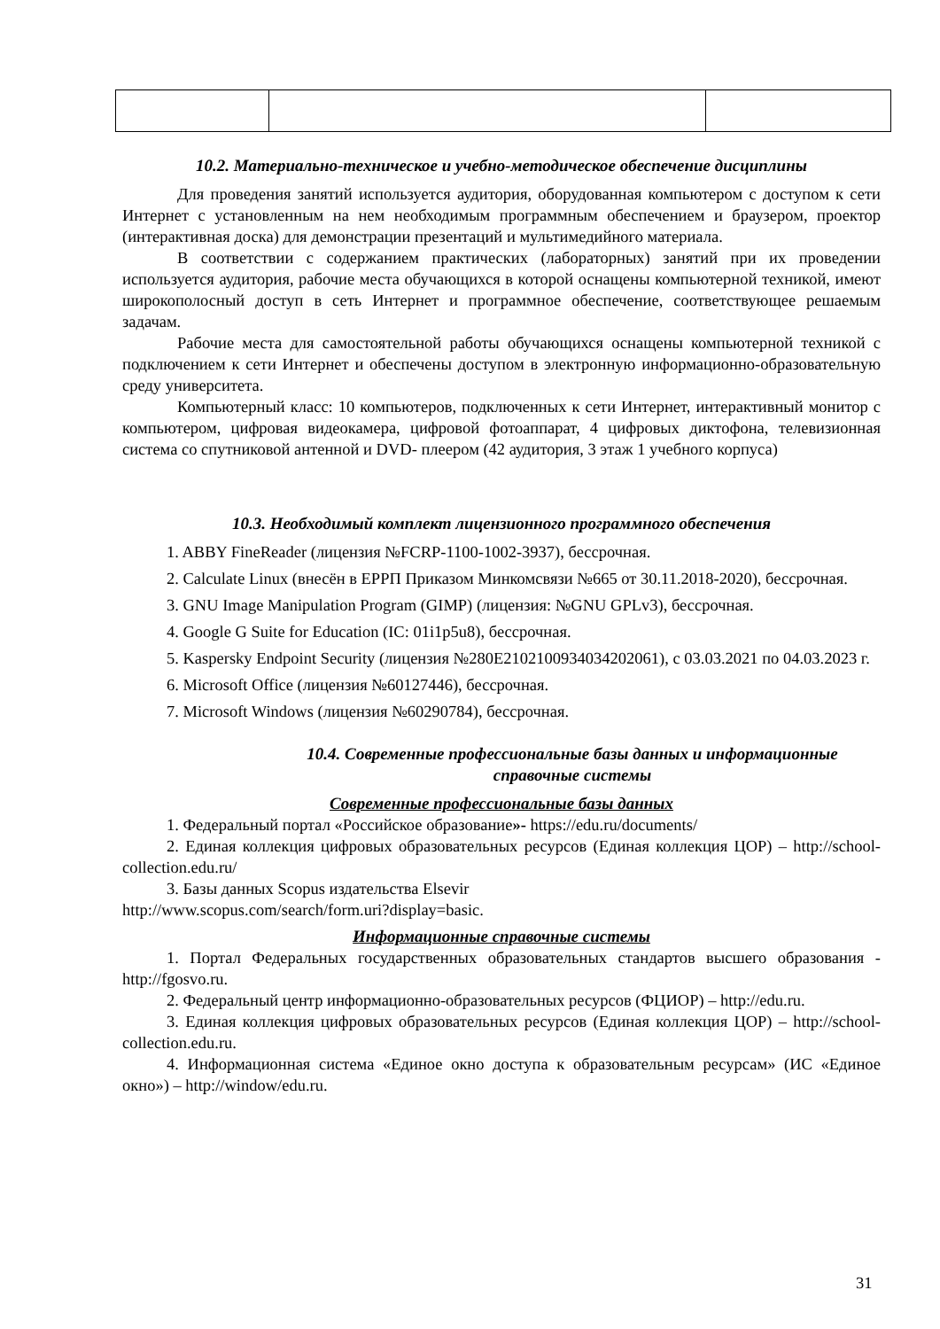10.2. Материально-техническое и учебно-методическое обеспечение дисциплины
Для проведения занятий используется аудитория, оборудованная компьютером с доступом к сети Интернет с установленным на нем необходимым программным обеспечением и браузером, проектор (интерактивная доска) для демонстрации презентаций и мультимедийного материала.
В соответствии с содержанием практических (лабораторных) занятий при их проведении используется аудитория, рабочие места обучающихся в которой оснащены компьютерной техникой, имеют широкополосный доступ в сеть Интернет и программное обеспечение, соответствующее решаемым задачам.
Рабочие места для самостоятельной работы обучающихся оснащены компьютерной техникой с подключением к сети Интернет и обеспечены доступом в электронную информационно-образовательную среду университета.
Компьютерный класс: 10 компьютеров, подключенных к сети Интернет, интерактивный монитор с компьютером, цифровая видеокамера, цифровой фотоаппарат, 4 цифровых диктофона, телевизионная система со спутниковой антенной и DVD- плеером (42 аудитория, 3 этаж 1 учебного корпуса)
10.3. Необходимый комплект лицензионного программного обеспечения
1. ABBY FineReader (лицензия №FCRP-1100-1002-3937), бессрочная.
2. Calculate Linux (внесён в ЕРРП Приказом Минкомсвязи №665 от 30.11.2018-2020), бессрочная.
3. GNU Image Manipulation Program (GIMP) (лицензия: №GNU GPLv3), бессрочная.
4. Google G Suite for Education (IC: 01i1p5u8), бессрочная.
5. Kaspersky Endpoint Security (лицензия №280E2102100934034202061), с 03.03.2021 по 04.03.2023 г.
6. Microsoft Office (лицензия №60127446), бессрочная.
7. Microsoft Windows (лицензия №60290784), бессрочная.
10.4. Современные профессиональные базы данных и информационные справочные системы
Современные профессиональные базы данных
1. Федеральный портал «Российское образование»- https://edu.ru/documents/
2. Единая коллекция цифровых образовательных ресурсов (Единая коллекция ЦОР) – http://school-collection.edu.ru/
3. Базы данных Scopus издательства Elsevir
http://www.scopus.com/search/form.uri?display=basic.
Информационные справочные системы
1. Портал Федеральных государственных образовательных стандартов высшего образования - http://fgosvo.ru.
2. Федеральный центр информационно-образовательных ресурсов (ФЦИОР) – http://edu.ru.
3. Единая коллекция цифровых образовательных ресурсов (Единая коллекция ЦОР) – http://school-collection.edu.ru.
4. Информационная система «Единое окно доступа к образовательным ресурсам» (ИС «Единое окно») – http://window/edu.ru.
31